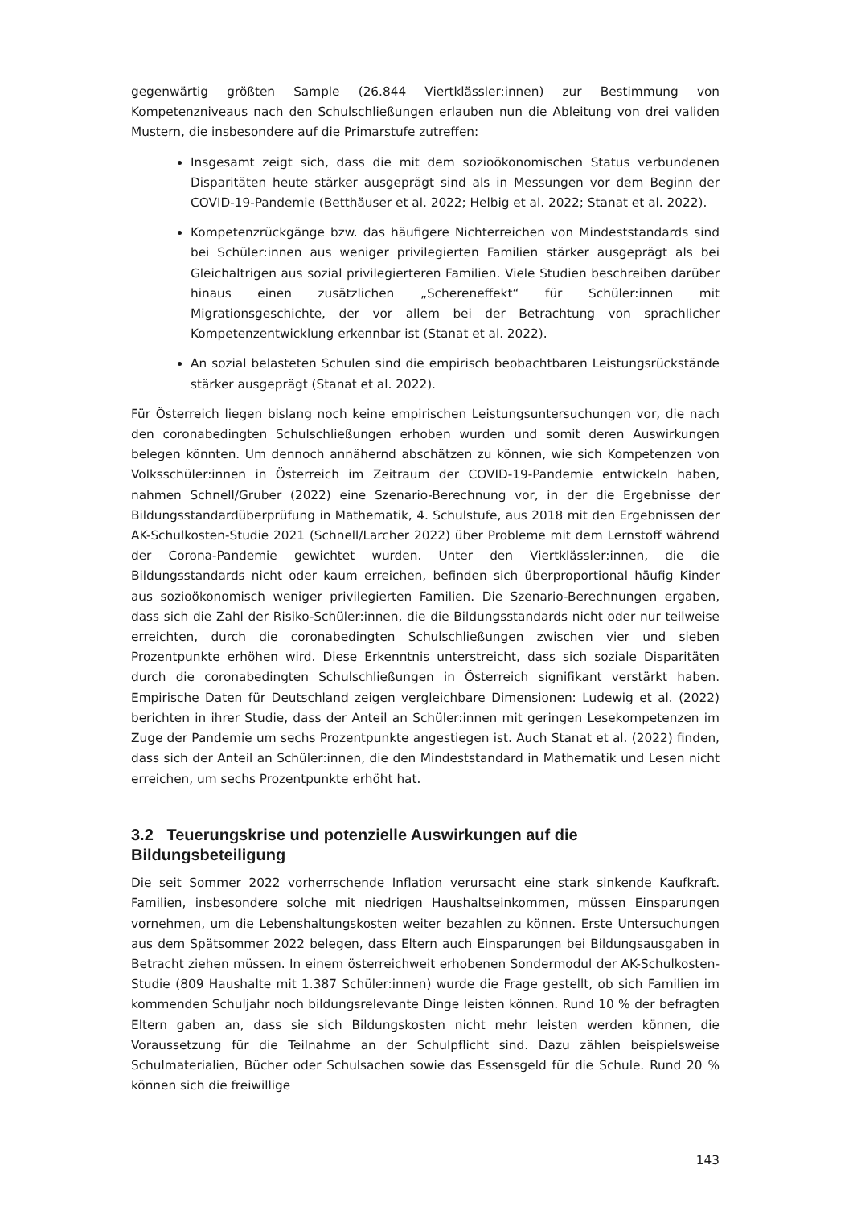gegenwärtig größten Sample (26.844 Viertklässler:innen) zur Bestimmung von Kompetenzniveaus nach den Schulschließungen erlauben nun die Ableitung von drei validen Mustern, die insbesondere auf die Primarstufe zutreffen:
Insgesamt zeigt sich, dass die mit dem sozioökonomischen Status verbundenen Disparitäten heute stärker ausgeprägt sind als in Messungen vor dem Beginn der COVID-19-Pandemie (Betthäuser et al. 2022; Helbig et al. 2022; Stanat et al. 2022).
Kompetenzrückgänge bzw. das häufigere Nichterreichen von Mindeststandards sind bei Schüler:innen aus weniger privilegierten Familien stärker ausgeprägt als bei Gleichaltrigen aus sozial privilegierteren Familien. Viele Studien beschreiben darüber hinaus einen zusätzlichen „Schereneffekt“ für Schüler:innen mit Migrationsgeschichte, der vor allem bei der Betrachtung von sprachlicher Kompetenzentwicklung erkennbar ist (Stanat et al. 2022).
An sozial belasteten Schulen sind die empirisch beobachtbaren Leistungsrückstände stärker ausgeprägt (Stanat et al. 2022).
Für Österreich liegen bislang noch keine empirischen Leistungsuntersuchungen vor, die nach den coronabedingten Schulschließungen erhoben wurden und somit deren Auswirkungen belegen könnten. Um dennoch annähernd abschätzen zu können, wie sich Kompetenzen von Volksschüler:innen in Österreich im Zeitraum der COVID-19-Pandemie entwickeln haben, nahmen Schnell/Gruber (2022) eine Szenario-Berechnung vor, in der die Ergebnisse der Bildungsstandardüberprüfung in Mathematik, 4. Schulstufe, aus 2018 mit den Ergebnissen der AK-Schulkosten-Studie 2021 (Schnell/Larcher 2022) über Probleme mit dem Lernstoff während der Corona-Pandemie gewichtet wurden. Unter den Viertklässler:innen, die die Bildungsstandards nicht oder kaum erreichen, befinden sich überproportional häufig Kinder aus sozioökonomisch weniger privilegierten Familien. Die Szenario-Berechnungen ergaben, dass sich die Zahl der Risiko-Schüler:innen, die die Bildungsstandards nicht oder nur teilweise erreichten, durch die coronabedingten Schulschließungen zwischen vier und sieben Prozentpunkte erhöhen wird. Diese Erkenntnis unterstreicht, dass sich soziale Disparitäten durch die coronabedingten Schulschließungen in Österreich signifikant verstärkt haben. Empirische Daten für Deutschland zeigen vergleichbare Dimensionen: Ludewig et al. (2022) berichten in ihrer Studie, dass der Anteil an Schüler:innen mit geringen Lesekompetenzen im Zuge der Pandemie um sechs Prozentpunkte angestiegen ist. Auch Stanat et al. (2022) finden, dass sich der Anteil an Schüler:innen, die den Mindeststandard in Mathematik und Lesen nicht erreichen, um sechs Prozentpunkte erhöht hat.
3.2 Teuerungskrise und potenzielle Auswirkungen auf die Bildungsbeteiligung
Die seit Sommer 2022 vorherrschende Inflation verursacht eine stark sinkende Kaufkraft. Familien, insbesondere solche mit niedrigen Haushaltseinkommen, müssen Einsparungen vornehmen, um die Lebenshaltungskosten weiter bezahlen zu können. Erste Untersuchungen aus dem Spätsommer 2022 belegen, dass Eltern auch Einsparungen bei Bildungsausgaben in Betracht ziehen müssen. In einem österreichweit erhobenen Sondermodul der AK-Schulkosten-Studie (809 Haushalte mit 1.387 Schüler:innen) wurde die Frage gestellt, ob sich Familien im kommenden Schuljahr noch bildungsrelevante Dinge leisten können. Rund 10 % der befragten Eltern gaben an, dass sie sich Bildungskosten nicht mehr leisten werden können, die Voraussetzung für die Teilnahme an der Schulpflicht sind. Dazu zählen beispielsweise Schulmaterialien, Bücher oder Schulsachen sowie das Essensgeld für die Schule. Rund 20 % können sich die freiwillige
143